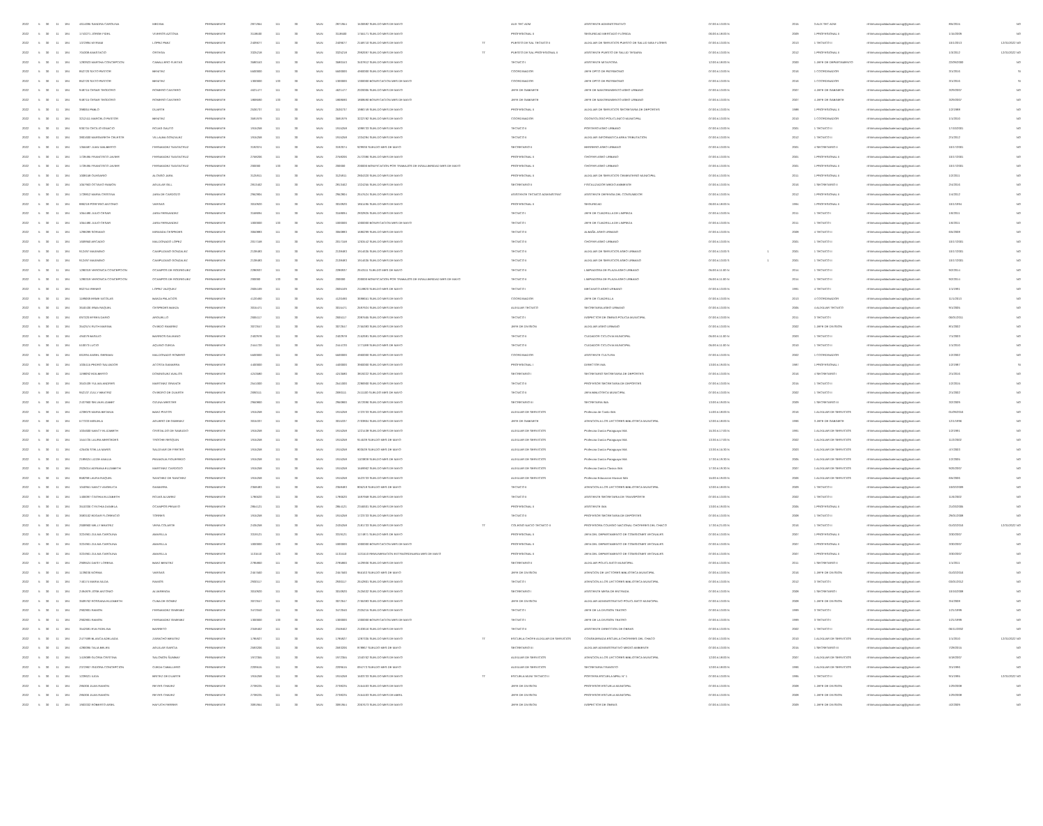| 2022 | 5 | 30 | 11 | 184 | 4614695 SANDRA CAROLINA | MEDINA | PERMANENTE | 2871954 | 111 | 30 | MUN | 2871954 | 1530682 SUELDO MES DE MAYO | | AUX TEC ADM | ASISTENTE ADMINISTRATIVO | 07:00 A 13:00 N | | 2015 | 3 AUX TEC ADM | rrhhmunicipalidadcaleroazog@gmail.com | 8/5/2015 | NO |
| 2022 | 5 | 30 | 11 | 184 | 1743271 JORGE FIDEL | VIVEROS AZCONA | PERMANENTE | 3118500 | 111 | 30 | MUN | 3118500 | 1755171 SUELDO MES DE MAYO | | PROFESIONAL II | SEGURIDAD MERCADO FLORIDA | 06:00 A 18:00 N | | 2009 | 1 PROFESIONAL II | rrhhmunicipalidadcaleroazog@gmail.com | 1/15/2009 | NO |
| 2022 | 5 | 30 | 11 | 184 | 1372894 MYRIAM | LOPEZ PAEZ | PERMANENTE | 2409677 | 111 | 30 | MUN | 2409677 | 2158710 SUELDO MES DE MAYO | TT | PUESTO DE SAL TECNICO II | AUXILIAR DE SERVICIOS PUESTO DE SALUD NIñA FLORES | 07:00 A 13:00 N | | 2013 | 1 TECNICO II | rrhhmunicipalidadcaleroazog@gmail.com | 10/1/2013 | 12/31/2022 NO |
| 2022 | 5 | 30 | 11 | 184 | 704308 ANASTACIO | ORTEGA | PERMANENTE | 3325218 | 111 | 30 | MUN | 3325218 | 2992697 SUELDO MES DE MAYO | TT | PUESTO DE SAL PROFESIONAL II | ASISTENTE PUESTO DE SALUD TESAIRA | 07:00 A 13:00 N | | 2012 | 1 PROFESIONAL II | rrhhmunicipalidadcaleroazog@gmail.com | 1/3/2012 | 12/31/2022 NO |
| 2022 | 5 | 30 | 11 | 184 | 1283923 MARTHA CONCEPCION | CABALLERO FLEITAS | PERMANENTE | 3580153 | 111 | 30 | MUN | 3580153 | 3407812 SUELDO MES DE MAYO | | TECNICO I | ASISTENTE MITA ROGA | 12:00 A 18:00 N | | 2000 | 1 JEFE DE DEPARTAMENTO | rrhhmunicipalidadcaleroazog@gmail.com | 22/09/2000 | NO |
| 2022 | 5 | 30 | 11 | 184 | 852720 SIXTO PASTOR | BENITEZ | PERMANENTE | 5500000 | 111 | 30 | MUN | 5500000 | 4960000 SUELDO MES DE MAYO | | COORDINADOR | JEFE DPTO DE PATRIMONIO | 07:00 A 13:00 N | | 2016 | 1 COORDINADOR | rrhhmunicipalidadcaleroazog@gmail.com | 3/1/2016 | SI |
| 2022 | 5 | 30 | 11 | 184 | 852720 SIXTO PASTOR | BENITEZ | PERMANENTE | 1300000 | 133 | 30 | MUN | 1300000 | 1300000 BONIFICACION MES DE MAYO | | COORDINADOR | JEFE DPTO DE PATRIMONIO | 07:00 A 13:00 N | | 2016 | 1 COORDINADOR | rrhhmunicipalidadcaleroazog@gmail.com | 3/1/2016 | SI |
| 2022 | 5 | 30 | 11 | 184 | 948715 CESAR TEODORO | ROMERO CANTERO | PERMANENTE | 4621477 | 111 | 30 | MUN | 4621477 | 2020005 SUELDO MES DE MAYO | | JEFE DE GABINETE | JEFE DE MANTENIMIENTO ASEO URBANO | 07:00 A 13:00 N | | 2007 | 4 JEFE DE GABINETE | rrhhmunicipalidadcaleroazog@gmail.com | 3/29/2007 | NO |
| 2022 | 5 | 30 | 11 | 184 | 948715 CESAR TEODORO | ROMERO CANTERO | PERMANENTE | 1868590 | 133 | 30 | MUN | 1868590 | 1868590 BONIFICACION MES DE MAYO | | JEFE DE GABINETE | JEFE DE MANTENIMIENTO ASEO URBANO | 07:00 A 13:00 N | | 2007 | 4 JEFE DE GABINETE | rrhhmunicipalidadcaleroazog@gmail.com | 3/29/2007 | NO |
| 2022 | 5 | 30 | 11 | 184 | 398064 PABLO | DUARTE | PERMANENTE | 2536737 | 111 | 30 | MUN | 2536737 | 1986749 SUELDO MES DE MAYO | | PROFESIONAL II | AUXILIAR DE SERVICIOS SECRETARIA DE DEPORTES | 07:00 A 13:00 N | | 1988 | 1 PROFESIONAL II | rrhhmunicipalidadcaleroazog@gmail.com | 1/2/1988 | NO |
| 2022 | 5 | 30 | 11 | 184 | 3212411 MARCELO PASTOR | BENITEZ | PERMANENTE | 3591979 | 111 | 30 | MUN | 3591979 | 3222782 SUELDO MES DE MAYO | | COORDINADOR | ODONTOLOGO POLICLINICO MUNICIPAL | 07:00 A 13:00 N | | 2010 | 1 COORDINADOR | rrhhmunicipalidadcaleroazog@gmail.com | 1/1/2010 | NO |
| 2022 | 5 | 30 | 11 | 184 | 936734 CECILIO IGNACIO | ROJAS GAUTO | PERMANENTE | 1915258 | 111 | 30 | MUN | 1915258 | 1098733 SUELDO MES DE MAYO | | TECNICO II | PORTERO ASEO URBANO | 07:00 A 13:00 N | | 2001 | 1 TECNICO II | rrhhmunicipalidadcaleroazog@gmail.com | 17/10/2001 | NO |
| 2022 | 5 | 30 | 11 | 184 | 3801600 MARGARETH CELESTE | VILLALBA GONZALEZ | PERMANENTE | 1915258 | 111 | 30 | MUN | 1915258 | 1334284 SUELDO MES DE MAYO | | TECNICO II | AUXILIAR INFORMATICA AREA TRIBUTACION | 07:00 A 13:00 N | | 2012 | 1 TECNICO II | rrhhmunicipalidadcaleroazog@gmail.com | 2/1/2012 | NO |
| 2022 | 5 | 30 | 11 | 184 | 1355587 JUAN WALBERTO | FERNANDEZ SANTACRUZ | PERMANENTE | 3192074 | 111 | 30 | MUN | 3192074 | 929936 SUELDO MES DE MAYO | | SECRETARIO II | HERRERO ASEO URBANO | 07:00 A 13:00 N | | 2001 | 4 SECRETARIO II | rrhhmunicipalidadcaleroazog@gmail.com | 10/17/2001 | NO |
| 2022 | 5 | 30 | 11 | 184 | 1728495 FRANCISCO JAVIER | FERNANDEZ SANTACRUZ | PERMANENTE | 2758206 | 111 | 30 | MUN | 2758206 | 2472386 SUELDO MES DE MAYO | | PROFESIONAL II | CHOFER ASEO URBANO | 07:00 A 13:00 N | | 2001 | 1 PROFESIONAL II | rrhhmunicipalidadcaleroazog@gmail.com | 10/17/2001 | NO |
| 2022 | 5 | 30 | 11 | 184 | 1728495 FRANCISCO JAVIER | FERNANDEZ SANTACRUZ | PERMANENTE | 200000 | 133 | 30 | MUN | 200000 | 200000 BONIFICACION POR TRABAJOS DE INSALUBRIDAD MES DE MAYO | | PROFESIONAL II | CHOFER ASEO URBANO | 07:00 A 13:00 N | | 2001 | 1 PROFESIONAL II | rrhhmunicipalidadcaleroazog@gmail.com | 10/17/2001 | NO |
| 2022 | 5 | 30 | 11 | 184 | 1008158 OLEGARIO | ALONSO JARA | PERMANENTE | 3125911 | 111 | 30 | MUN | 3125911 | 2804320 SUELDO MES DE MAYO | | PROFESIONAL II | AUXILIAR DE SERVICIOS CEMENTERIO MUNICIPAL | 07:00 A 13:00 N | | 2011 | 1 PROFESIONAL II | rrhhmunicipalidadcaleroazog@gmail.com | 1/2/2011 | NO |
| 2022 | 5 | 30 | 11 | 184 | 1057963 OCTAVIO RAMON | AGUILAR GILL | PERMANENTE | 2813462 | 111 | 30 | MUN | 2813462 | 1324255 SUELDO MES DE MAYO | | SECRETARIO II | FISCALIZADOR MEDIO AMBIENTE | 07:00 A 13:00 N | | 2016 | 1 SECRETARIO II | rrhhmunicipalidadcaleroazog@gmail.com | 2/4/2016 | NO |
| 2022 | 5 | 30 | 11 | 184 | 1728812 MARIA CRISTINA | JARA DE CARDOZO | PERMANENTE | 2952804 | 111 | 30 | MUN | 2952804 | 2647524 SUELDO MES DE MAYO | | ASISTENTE TECNICO ADMINISTRAT | ASISTENTE DEFENSA DEL CONSUMIDOR | 07:00 A 13:00 N | | 2012 | 1 PROFESIONAL II | rrhhmunicipalidadcaleroazog@gmail.com | 1/4/2012 | NO |
| 2022 | 5 | 30 | 11 | 184 | 886218 PORFIRIO ANTONIO | VARGAS | PERMANENTE | 3010920 | 111 | 30 | MUN | 3010920 | 1851495 SUELDO MES DE MAYO | | PROFESIONAL II | SEGURIDAD | 06:00 A 18:00 N | | 1994 | 1 PROFESIONAL II | rrhhmunicipalidadcaleroazog@gmail.com | 10/1/1994 | NO |
| 2022 | 5 | 30 | 11 | 184 | 1054486 JULIO CESAR | JARA FERNANDEZ | PERMANENTE | 3158694 | 111 | 30 | MUN | 3158694 | 2832825 SUELDO MES DE MAYO | | TECNICO I | JEFE DE CUADRILLA DE LIMPIEZA | 07:00 A 13:00 N | | 2011 | 1 TECNICO I | rrhhmunicipalidadcaleroazog@gmail.com | 1/6/2011 | NO |
| 2022 | 5 | 30 | 11 | 184 | 1054486 JULIO CESAR | JARA FERNANDEZ | PERMANENTE | 1000000 | 133 | 30 | MUN | 1000000 | 1000000 BONIFICACION MES DE MAYO | | TECNICO I | JEFE DE CUADRILLA DE LIMPIEZA | 07:00 A 13:00 N | | 2011 | 1 TECNICO I | rrhhmunicipalidadcaleroazog@gmail.com | 1/6/2011 | NO |
| 2022 | 5 | 30 | 11 | 184 | 1298289 SORIANO | MIRANDA CESPEDES | PERMANENTE | 3050883 | 111 | 30 | MUN | 3050883 | 1686299 SUELDO MES DE MAYO | | TECNICO II | ALBAÑIL ASEO URBANO | 07:00 A 13:00 N | | 2008 | 4 TECNICO II | rrhhmunicipalidadcaleroazog@gmail.com | 6/5/2008 | NO |
| 2022 | 5 | 30 | 11 | 184 | 1669950 ARCADIO | MALDONADO LOPEZ | PERMANENTE | 2017158 | 111 | 30 | MUN | 2017158 | 1263442 SUELDO MES DE MAYO | | TECNICO II | CHOFER ASEO URBANO | 07:00 A 13:00 N | | 2001 | 1 TECNICO II | rrhhmunicipalidadcaleroazog@gmail.com | 10/17/2001 | NO |
| 2022 | 5 | 30 | 11 | 184 | 912497 MAXIMINO | CAMPUZANO GONZALEZ | PERMANENTE | 2138483 | 111 | 30 | MUN | 2138483 | 1914635 SUELDO MES DE MAYO | | TECNICO II | AUXILIAR DE SERVICIOS ASEO URBANO | 07:00 A 13:00 S | 1 | 2001 | 1 TECNICO II | rrhhmunicipalidadcaleroazog@gmail.com | 10/17/2001 | NO |
| 2022 | 5 | 30 | 11 | 184 | 912497 MAXIMINO | CAMPUZANO GONZALEZ | PERMANENTE | 2138483 | 111 | 30 | MUN | 2138483 | 1914635 SUELDO MES DE MAYO | | TECNICO II | AUXILIAR DE SERVICIOS ASEO URBANO | 07:00 A 13:00 S | 1 | 2001 | 1 TECNICO II | rrhhmunicipalidadcaleroazog@gmail.com | 10/17/2001 | NO |
| 2022 | 5 | 30 | 11 | 184 | 1280319 VERONICA CONCEPCION | OCAMPOS DE RODRIGUEZ | PERMANENTE | 2286937 | 111 | 30 | MUN | 2286937 | 2643111 SUELDO MES DE MAYO | | TECNICO II | LIMPIADORA DE PLAZA ASEO URBANO | 05:00 A 11:00 N | | 2014 | 1 TECNICO II | rrhhmunicipalidadcaleroazog@gmail.com | 9/2/2014 | NO |
| 2022 | 5 | 30 | 11 | 184 | 1280319 VERONICA CONCEPCION | OCAMPOS DE RODRIGUEZ | PERMANENTE | 200000 | 133 | 30 | MUN | 200000 | 200000 BONIFICACION POR TRABAJOS DE INSALUBRIDAD MES DE MAYO | | TECNICO II | LIMPIADORA DE PLAZA ASEO URBANO | 05:00 A 11:00 N | | 2014 | 1 TECNICO II | rrhhmunicipalidadcaleroazog@gmail.com | 9/2/2014 | NO |
| 2022 | 5 | 30 | 11 | 184 | 862754 IRENEO | LOPEZ VAZQUEZ | PERMANENTE | 2605169 | 111 | 30 | MUN | 2605169 | 2118820 SUELDO MES DE MAYO | | TECNICO I | MECANICO ASEO URBANO | 07:00 A 13:00 N | | 1991 | 4 TECNICO I | rrhhmunicipalidadcaleroazog@gmail.com | 1/1/1991 | NO |
| 2022 | 5 | 30 | 11 | 184 | 1189069 ERME NICOLAS | BAEZA PALACIOS | PERMANENTE | 4120490 | 111 | 30 | MUN | 4120490 | 3698651 SUELDO MES DE MAYO | | COORDINADOR | JEFE DE CUADRILLA | 07:00 A 13:00 N | | 2013 | 4 COORDINADOR | rrhhmunicipalidadcaleroazog@gmail.com | 11/1/2013 | NO |
| 2022 | 5 | 30 | 11 | 184 | 3640436 IRMA RAQUEL | CESPEDES BAEZA | PERMANENTE | 3015471 | 111 | 30 | MUN | 3015471 | 2597924 SUELDO MES DE MAYO | | AUXILIAR TECNICO | SECRETARIA ASEO URBANO | 07:00 A 13:00 N | | 2005 | 4 AUXILIAR TECNICO | rrhhmunicipalidadcaleroazog@gmail.com | 9/1/2005 | NO |
| 2022 | 5 | 30 | 11 | 184 | 697320 EFREN DARIO | ARGUELLO | PERMANENTE | 2665117 | 111 | 30 | MUN | 2665117 | 2087565 SUELDO MES DE MAYO | | TECNICO I | INSPECTOR DE OBRAS POLICIA MUNICIPAL | 07:00 A 13:00 N | | 2011 | 3 TECNICO I | rrhhmunicipalidadcaleroazog@gmail.com | 06/01/2011 | NO |
| 2022 | 5 | 30 | 11 | 184 | 3542574 RUTH MARINA | OVIEDO RAMIREZ | PERMANENTE | 3072647 | 111 | 30 | MUN | 3072647 | 2755383 SUELDO MES DE MAYO | | JEFE DE DIVISION | AUXILIAR ASEO URBANO | 07:00 A 13:00 N | | 2002 | 1 JEFE DE DIVISION | rrhhmunicipalidadcaleroazog@gmail.com | 8/1/2002 | NO |
| 2022 | 5 | 30 | 11 | 184 | 494079 BASILIO | BARRIOS GALEANO | PERMANENTE | 2402978 | 111 | 30 | MUN | 2402978 | 2152681 SUELDO MES DE MAYO | | TECNICO II | CUIDADOR CICLOVIA MUNICIPAL | 05:00 A 11:00 N | | 2003 | 1 TECNICO II | rrhhmunicipalidadcaleroazog@gmail.com | 7/1/2003 | NO |
| 2022 | 5 | 30 | 11 | 184 | 510073 LUCIO | AQUINO OJEDA | PERMANENTE | 2444720 | 111 | 30 | MUN | 2444720 | 1771188 SUELDO MES DE MAYO | | TECNICO II | CUIDADOR CICLOVIA MUNICIPAL | 05:00 A 11:00 N | | 2010 | 1 TECNICO II | rrhhmunicipalidadcaleroazog@gmail.com | 1/1/2010 | NO |
| 2022 | 5 | 30 | 11 | 184 | 661994 ANGEL GERMAN | MALDONADO ROMERO | PERMANENTE | 5500000 | 111 | 30 | MUN | 5500000 | 4960000 SUELDO MES DE MAYO | | COORDINADOR | ASISTENTE CULTURA | 07:00 A 13:00 N | | 2002 | 1 COORDINADOR | rrhhmunicipalidadcaleroazog@gmail.com | 1/2/2002 | NO |
| 2022 | 5 | 30 | 11 | 184 | 1035115 PEDRO SALVADOR | ACOSTA GAMARRA | PERMANENTE | 4400000 | 111 | 30 | MUN | 4400000 | 3960000 SUELDO MES DE MAYO | | PROFESIONAL I | DIRECTOR IMA | 13:00 A 19:00 N | | 1987 | 1 PROFESIONAL I | rrhhmunicipalidadcaleroazog@gmail.com | 1/2/1987 | SI |
| 2022 | 5 | 30 | 11 | 184 | 1198092 EDILBERTO | DOMINGUEZ AVALOS | PERMANENTE | 4243580 | 111 | 30 | MUN | 4243580 | 3819222 SUELDO MES DE MAYO | | SECRETARIO I | SECRETARIO SECRETARIA DE DEPORTES | 07:00 A 13:00 N | | 2016 | 4 SECRETARIO I | rrhhmunicipalidadcaleroazog@gmail.com | 2/1/2016 | NO |
| 2022 | 5 | 30 | 11 | 184 | 3643439 YULIAN ANDRES | MARTINEZ GRANCE | PERMANENTE | 2541000 | 111 | 30 | MUN | 2541000 | 2286900 SUELDO MES DE MAYO | | TECNICO II | PROFESOR SECRETARIA DE DEPORTES | 07:00 A 13:00 N | | 2015 | 1 TECNICO II | rrhhmunicipalidadcaleroazog@gmail.com | 1/2/2015 | NO |
| 2022 | 5 | 30 | 11 | 184 | 952137 ZULLY BEATRIZ | OVIEDRO DE DUARTE | PERMANENTE | 2690111 | 111 | 30 | MUN | 2690111 | 2411100 SUELDO MES DE MAYO | | TECNICO II | JEFA BIBLIOTECA MUNICIPAL | 07:00 A 13:00 N | | 2002 | 1 TECNICO II | rrhhmunicipalidadcaleroazog@gmail.com | 2/1/2002 | NO |
| 2022 | 5 | 30 | 11 | 184 | 2437960 SELVA ELIZABET | OZUNA MEISTER | PERMANENTE | 2950860 | 111 | 30 | MUN | 2950860 | 1672696 SUELDO MES DE MAYO | | SECRETARIO III | SECRETARIA IMA | 13:00 A 19:00 N | | 2009 | 1 SECRETARIO III | rrhhmunicipalidadcaleroazog@gmail.com | 3/2/2009 | NO |
| 2022 | 5 | 30 | 11 | 184 | 4238079 MARIA BETANIA | BAEZ PINTOS | PERMANENTE | 1915258 | 111 | 30 | MUN | 1915258 | 1723733 SUELDO MES DE MAYO | | AUXILIAR DE SERVICIOS | Profesora de Canto IMA | 14:00 A 18:00 N | | 2016 | 1 AUXILIAR DE SERVICIOS | rrhhmunicipalidadcaleroazog@gmail.com | 01/09/2016 | NO |
| 2022 | 5 | 30 | 11 | 184 | 577333 MIGUELA | AGUERO DE GIMENEZ | PERMANENTE | 3015337 | 111 | 30 | MUN | 3015337 | 2703804 SUELDO MES DE MAYO | | JEFE DE GABINETE | ATENCION A LOS LECTORES BIBLIOTECA MUNICIPAL | 12:00 A 18:00 N | | 1996 | 3 JEFE DE GABINETE | rrhhmunicipalidadcaleroazog@gmail.com | 12/1/1996 | NO |
| 2022 | 5 | 30 | 11 | 184 | 1034600 NANCY ELIZABETH | CRISTALDO DE SAMUDIO | PERMANENTE | 1915258 | 111 | 30 | MUN | 1915258 | 1221438 SUELDO MES DE MAYO | | AUXILIAR DE SERVICIOS | Profesora Danza Paraguaya IMA | 15:30 A 17:00 N | | 1991 | 1 AUXILIAR DE SERVICIOS | rrhhmunicipalidadcaleroazog@gmail.com | 1/2/1991 | NO |
| 2022 | 5 | 30 | 11 | 184 | 1544725 LAURA MERCEDES | TROCHE RESQUIN | PERMANENTE | 1915258 | 111 | 30 | MUN | 1915258 | 914539 SUELDO MES DE MAYO | | AUXILIAR DE SERVICIOS | Profesora Danza Paraguaya IMA | 13:30 A 17:00 N | | 2002 | 1 AUXILIAR DE SERVICIOS | rrhhmunicipalidadcaleroazog@gmail.com | 11/2/2002 | NO |
| 2022 | 5 | 30 | 11 | 184 | 425405 STELLA MARIS | SALDIVAR DE FRETES | PERMANENTE | 1915258 | 111 | 30 | MUN | 1915258 | 803539 SUELDO MES DE MAYO | | AUXILIAR DE SERVICIOS | Profesora Danza Paraguaya IMA | 13:30 A 15:30 N | | 2003 | 1 AUXILIAR DE SERVICIOS | rrhhmunicipalidadcaleroazog@gmail.com | 4/7/2003 | NO |
| 2022 | 5 | 30 | 11 | 184 | 2189624 LIZZIE ANALIA | PANIAGUA FIGUEREDO | PERMANENTE | 1915258 | 111 | 30 | MUN | 1915258 | 1103838 SUELDO MES DE MAYO | | AUXILIAR DE SERVICIOS | Profesora Danza Paraguaya IMA | 17:30 A 19:30 N | | 2005 | 1 AUXILIAR DE SERVICIOS | rrhhmunicipalidadcaleroazog@gmail.com | 1/2/2005 | NO |
| 2022 | 5 | 30 | 11 | 184 | 2625014 ADRIANA ELIZABETH | MARTINEZ CARDOZO | PERMANENTE | 1915258 | 111 | 30 | MUN | 1915258 | 1559962 SUELDO MES DE MAYO | | AUXILIAR DE SERVICIOS | Profesora Danza Clasica IMA | 17:30 A 19:30 N | | 2007 | 1 AUXILIAR DE SERVICIOS | rrhhmunicipalidadcaleroazog@gmail.com | 9/26/2007 | NO |
| 2022 | 5 | 30 | 11 | 184 | 858298 LAURA RAQUEL | SANCHEZ DE SANCHEZ | PERMANENTE | 1915258 | 111 | 30 | MUN | 1915258 | 1523733 SUELDO MES DE MAYO | | AUXILIAR DE SERVICIOS | Profesora Educacion Musical IMA | 15:00 A 19:00 N | | 2006 | 1 AUXILIAR DE SERVICIOS | rrhhmunicipalidadcaleroazog@gmail.com | 6/5/2006 | NO |
| 2022 | 5 | 30 | 11 | 184 | 1040951 NANCY ANGELICA | GAMARRA | PERMANENTE | 2358483 | 111 | 30 | MUN | 2358483 | 805218 SUELDO MES DE MAYO | | TECNICO II | ATENCION A LOS LECTORES BIBLIOTECA MUNICIPAL | 12:00 A 18:00 N | | 2009 | 1 TECNICO II | rrhhmunicipalidadcaleroazog@gmail.com | 10/02/2009 | NO |
| 2022 | 5 | 30 | 11 | 184 | 1406097 CINTHIA ELIZABETH | ROJAS ALVAREZ | PERMANENTE | 1786620 | 111 | 30 | MUN | 1786620 | 1597958 SUELDO MES DE MAYO | | TECNICO II | ASISTENTE SECRETARIA DE TRANSPORTE | 07:00 A 13:00 N | | 2002 | 1 TECNICO II | rrhhmunicipalidadcaleroazog@gmail.com | 11/6/2002 | NO |
| 2022 | 5 | 30 | 11 | 184 | 3510336 CYNTHIA DANIELA | OCAMPOS PENAYO | PERMANENTE | 2854121 | 111 | 30 | MUN | 2854121 | 2346601 SUELDO MES DE MAYO | | PROFESIONAL II | ASISTENTE IMA | 13:00 A 19:00 N | | 2005 | 1 PROFESIONAL II | rrhhmunicipalidadcaleroazog@gmail.com | 21/03/2005 | NO |
| 2022 | 5 | 30 | 11 | 184 | 3683102 EDGAR FLORENCIO | TORRES | PERMANENTE | 1915258 | 111 | 30 | MUN | 1915258 | 1723733 SUELDO MES DE MAYO | | TECNICO II | PROFESOR SECRETARIA DE DEPORTES | 07:00 A 13:00 N | | 2008 | 1 TECNICO II | rrhhmunicipalidadcaleroazog@gmail.com | 29/01/2008 | NO |
| 2022 | 5 | 30 | 11 | 184 | 2668960 NELLY BEATRIZ | VERA COLARTE | PERMANENTE | 2435258 | 111 | 30 | MUN | 2435258 | 2181733 SUELDO MES DE MAYO | TT | COLEGIO NACIO TECNICO II | PROFESORA COLEGIO NACIONAL CHOFERES DEL CHACO | 17:30 A 21:00 N | | 2016 | 1 TECNICO II | rrhhmunicipalidadcaleroazog@gmail.com | 01/02/2016 | 12/31/2022 NO |
| 2022 | 5 | 30 | 11 | 184 | 3224961 ZULMA CAROLINA | AMARILLA | PERMANENTE | 3319121 | 111 | 30 | MUN | 3319121 | 1174871 SUELDO MES DE MAYO | | PROFESIONAL II | JEFA DEL DEPARTAMENTO DE COMISIONES VECINALES | 07:00 A 13:00 N | | 2007 | 1 PROFESIONAL II | rrhhmunicipalidadcaleroazog@gmail.com | 3/30/2007 | NO |
| 2022 | 5 | 30 | 11 | 184 | 3224961 ZULMA CAROLINA | AMARILLA | PERMANENTE | 1000000 | 133 | 30 | MUN | 1000000 | 1000000 BONIFICACION MES DE MAYO | | PROFESIONAL II | JEFA DEL DEPARTAMENTO DE COMISIONES VECINALES | 07:00 A 13:00 N | | 2007 | 1 PROFESIONAL II | rrhhmunicipalidadcaleroazog@gmail.com | 3/30/2007 | NO |
| 2022 | 5 | 30 | 11 | 184 | 3224961 ZULMA CAROLINA | AMARILLA | PERMANENTE | 1131510 | 123 | 30 | MUN | 1131510 | 1131510 REMUNERACION EXTRAORDINARIA MES DE MAYO | | PROFESIONAL II | JEFA DEL DEPARTAMENTO DE COMISIONES VECINALES | 07:00 A 13:00 N | | 2007 | 1 PROFESIONAL II | rrhhmunicipalidadcaleroazog@gmail.com | 3/30/2007 | NO |
| 2022 | 5 | 30 | 11 | 184 | 2909524 DAISY LORENA | BAEZ BENITEZ | PERMANENTE | 2785860 | 111 | 30 | MUN | 2785860 | 1429936 SUELDO MES DE MAYO | | SECRETARIO II | AUXILIAR POLICLINICO MUNICIPAL | 07:00 A 13:00 N | | 2011 | 1 SECRETARIO II | rrhhmunicipalidadcaleroazog@gmail.com | 1/1/2011 | NO |
| 2022 | 5 | 30 | 11 | 184 | 1139036 NORMA | VARGAS | PERMANENTE | 2457560 | 111 | 30 | MUN | 2457560 | 955163 SUELDO MES DE MAYO | | JEFE DE DIVISION | ATENCION DE LECTORES BIBLIOTECA MUNICIPAL | 07:00 A 13:00 N | | 2016 | 1 JEFE DE DIVISION | rrhhmunicipalidadcaleroazog@gmail.com | 01/02/2016 | NO |
| 2022 | 5 | 30 | 11 | 184 | 746174 MARIA NILDA | RAMOS | PERMANENTE | 2930117 | 111 | 30 | MUN | 2930117 | 2642801 SUELDO MES DE MAYO | | TECNICO I | ATENCION A LOS LECTORES BIBLIOTECA MUNICIPAL | 07:00 A 13:00 N | | 2012 | 3 TECNICO I | rrhhmunicipalidadcaleroazog@gmail.com | 03/01/2012 | NO |
| 2022 | 5 | 30 | 11 | 184 | 2494879 JOSE ANTONIO | ALVARENGA | PERMANENTE | 3010920 | 111 | 30 | MUN | 3010920 | 2425632 SUELDO MES DE MAYO | | SECRETARIO I | ASISTENTE MESA DE ENTRADA | 07:00 A 13:00 N | | 2008 | 1 SECRETARIO I | rrhhmunicipalidadcaleroazog@gmail.com | 10/16/2008 | NO |
| 2022 | 5 | 30 | 11 | 184 | 3509762 ROSSANA ELIZABETH | CUBA DE GOMEZ | PERMANENTE | 3072647 | 111 | 30 | MUN | 3072647 | 2765383 SUELDO MES DE MAYO | | JEFE DE DIVISION | AUXILIAR ADMINISTRATIVO POLICLINICO MUNICIPAL | 07:00 A 13:00 N | | 2008 | 1 JEFE DE DIVISION | rrhhmunicipalidadcaleroazog@gmail.com | 3/4/2008 | NO |
| 2022 | 5 | 30 | 11 | 184 | 2902801 RAMON | FERNANDEZ GIMENEZ | PERMANENTE | 3472040 | 111 | 30 | MUN | 3472040 | 2325215 SUELDO MES DE MAYO | | TECNICO I | JEFE DE LA DIVISION TEATRO | 07:00 A 13:00 N | | 1999 | 3 TECNICO I | rrhhmunicipalidadcaleroazog@gmail.com | 1/21/1999 | NO |
| 2022 | 5 | 30 | 11 | 184 | 2902801 RAMON | FERNANDEZ GIMENEZ | PERMANENTE | 1300000 | 133 | 30 | MUN | 1300000 | 1300000 BONIFICACION MES DE MAYO | | TECNICO I | JEFE DE LA DIVISION TEATRO | 07:00 A 13:00 N | | 1999 | 3 TECNICO I | rrhhmunicipalidadcaleroazog@gmail.com | 1/21/1999 | NO |
| 2022 | 5 | 30 | 11 | 184 | 3542681 EVA FIDELINA | BARRETO | PERMANENTE | 2348462 | 111 | 30 | MUN | 2348462 | 2103616 SUELDO MES DE MAYO | | TECNICO II | ASISTENTE DIRECCION DE OBRAS | 07:00 A 13:00 N | | 2002 | 1 TECNICO II | rrhhmunicipalidadcaleroazog@gmail.com | 06/11/2002 | NO |
| 2022 | 5 | 30 | 11 | 184 | 2477599 BLANCA ADELAIDA | ZARACHO BENITEZ | PERMANENTE | 1785927 | 111 | 30 | MUN | 1785927 | 1287335 SUELDO MES DE MAYO | TT | ESCUELA CHOFE AUXILIAR DE SERVICIOS | CONSEJERADA ESCUELA CHOFERES DEL CHACO | 07:00 A 13:00 N | | 2010 | 1 AUXILIAR DE SERVICIOS | rrhhmunicipalidadcaleroazog@gmail.com | 1/1/2010 | 12/31/2022 NO |
| 2022 | 5 | 30 | 11 | 184 | 4280095 TALIA BELEN | AGUILAR GARCIA | PERMANENTE | 2593206 | 111 | 30 | MUN | 2593206 | 878867 SUELDO MES DE MAYO | | SECRETARIO III | AUXILIAR ADMINISTRATIVO MEDIO AMBIENTE | 07:00 A 13:00 N | | 2015 | 1 SECRETARIO III | rrhhmunicipalidadcaleroazog@gmail.com | 7/28/2015 | NO |
| 2022 | 5 | 30 | 11 | 184 | 1419089 GLORIA CRISTINA | SALOMON ÑUMBAY | PERMANENTE | 1972355 | 111 | 30 | MUN | 1972355 | 1340762 SUELDO MES DE MAYO | | AUXILIAR DE SERVICIOS | ATENCION A LOS LECTORES BIBLIOTECA MUNICIPAL | 12:00 A 18:00 N | | 2007 | 1 AUXILIAR DE SERVICIOS | rrhhmunicipalidadcaleroazog@gmail.com | 5/18/2007 | NO |
| 2022 | 5 | 30 | 11 | 184 | 2372867 ISIDORA CONCEPCION | OJEDA CABALLERO | PERMANENTE | 2209515 | 111 | 30 | MUN | 2209515 | 694773 SUELDO MES DE MAYO | | AUXILIAR DE SERVICIOS | SECRETARIA TRANSITO | 12:00 A 18:00 N | | 1996 | 1 AUXILIAR DE SERVICIOS | rrhhmunicipalidadcaleroazog@gmail.com | 3/1/1996 | NO |
| 2022 | 5 | 30 | 11 | 184 | 1228621 ILIDA | BRITEZ DE DUARTE | PERMANENTE | 1915258 | 111 | 30 | MUN | 1915258 | 1503733 SUELDO MES DE MAYO | TT | ESCUELA MUNI TECNICO II | PORTERA ESCUELA MPAL N° 1 | 07:00 A 13:00 N | | 1995 | 1 TECNICO II | rrhhmunicipalidadcaleroazog@gmail.com | 9/1/1995 | 12/31/2022 NO |
| 2022 | 5 | 30 | 11 | 184 | 285306 JUAN RAMON | REYES CHAVEZ | PERMANENTE | 2738225 | 111 | 30 | MUN | 2738225 | 2454403 SUELDO MES DE MAYO | | JEFE DE DIVISION | PROFESOR ESCUELA MUNICIPAL | 07:00 A 13:00 N | | 2008 | 1 JEFE DE DIVISION | rrhhmunicipalidadcaleroazog@gmail.com | 1/29/2008 | NO |
| 2022 | 5 | 30 | 11 | 184 | 285306 JUAN RAMON | REYES CHAVEZ | PERMANENTE | 2738225 | 111 | 30 | MUN | 2738225 | 2454403 SUELDO MES DE ABRIL | | JEFE DE DIVISION | PROFESOR ESCUELA MUNICIPAL | 07:00 A 13:00 N | | 2008 | 1 JEFE DE DIVISION | rrhhmunicipalidadcaleroazog@gmail.com | 1/29/2008 | NO |
| 2022 | 5 | 30 | 11 | 184 | 1903332 ROBERTO ARIEL | HAFUCH FERRER | PERMANENTE | 3091954 | 111 | 30 | MUN | 3091954 | 2067673 SUELDO MES DE MAYO | | JEFE DE DIVISION | INSPECTOR DE OBRAS | 07:00 A 13:00 N | | 2009 | 1 JEFE DE DIVISION | rrhhmunicipalidadcaleroazog@gmail.com | 4/2/2009 | NO |